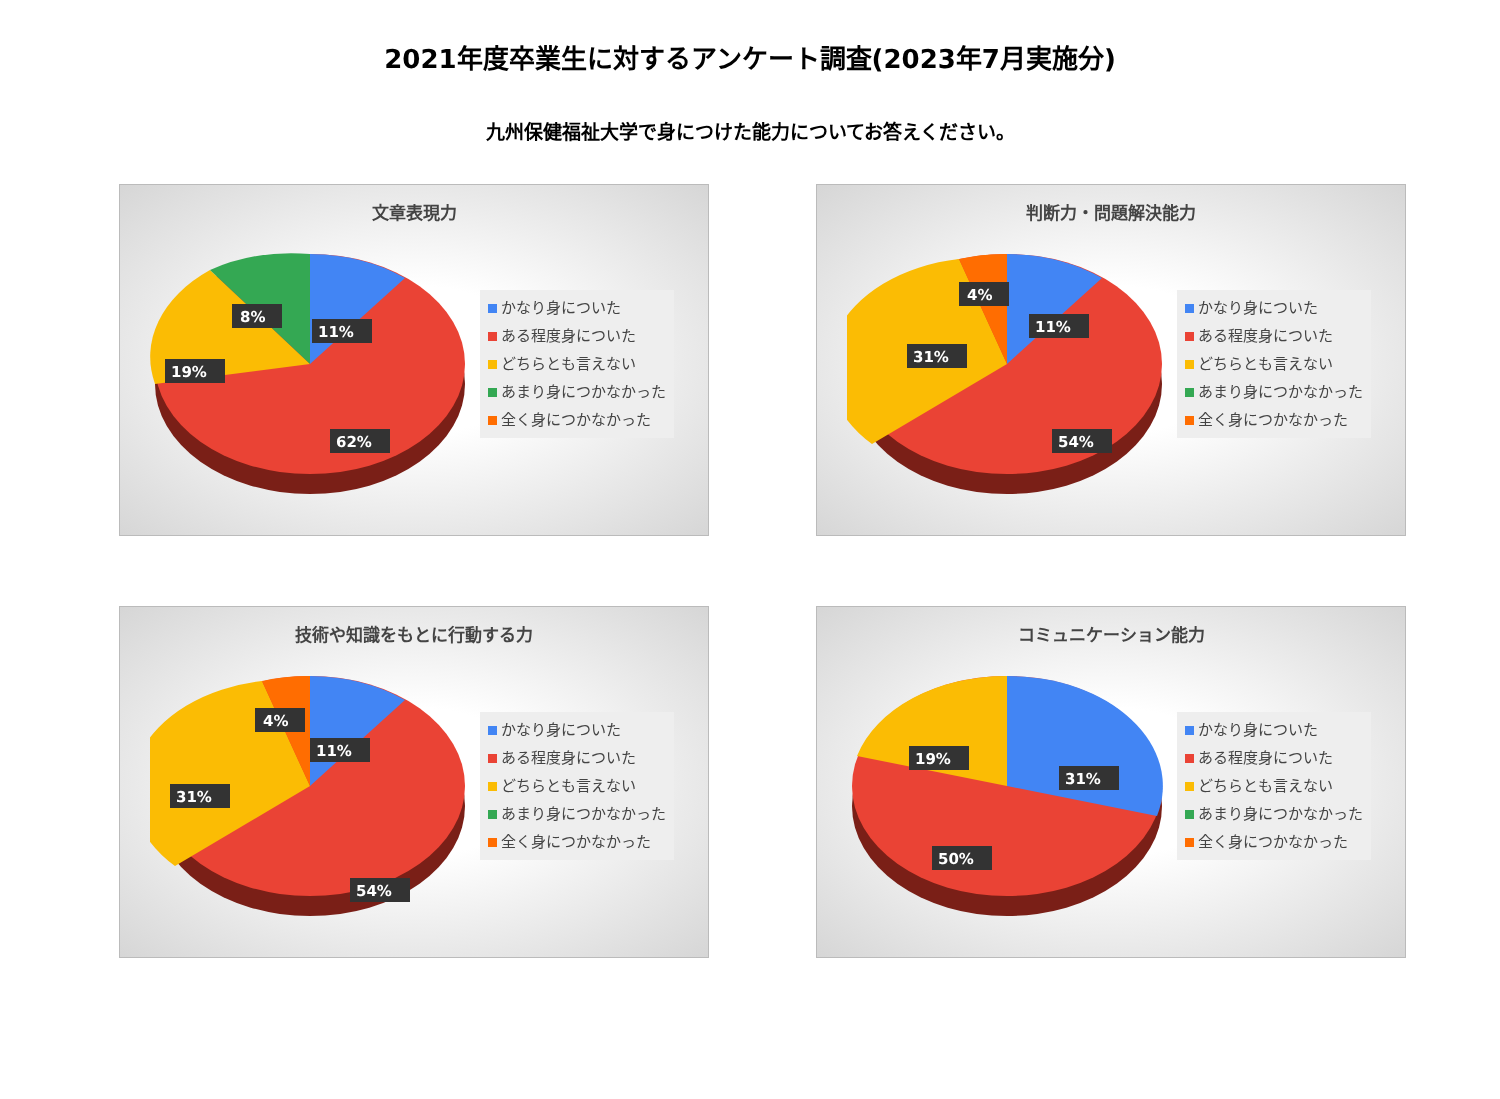2021年度卒業生に対するアンケート調査(2023年7月実施分)
九州保健福祉大学で身につけた能力についてお答えください。
文章表現力
8%
11%
19%
62%
かなり身についた
ある程度身についた
どちらとも言えない
あまり身につかなかった
全く身につかなかった
判断力・問題解決能力
4%
11%
31%
54%
かなり身についた
ある程度身についた
どちらとも言えない
あまり身につかなかった
全く身につかなかった
技術や知識をもとに行動する力
4%
11%
31%
54%
かなり身についた
ある程度身についた
どちらとも言えない
あまり身につかなかった
全く身につかなかった
コミュニケーション能力
19%
31%
50%
かなり身についた
ある程度身についた
どちらとも言えない
あまり身につかなかった
全く身につかなかった